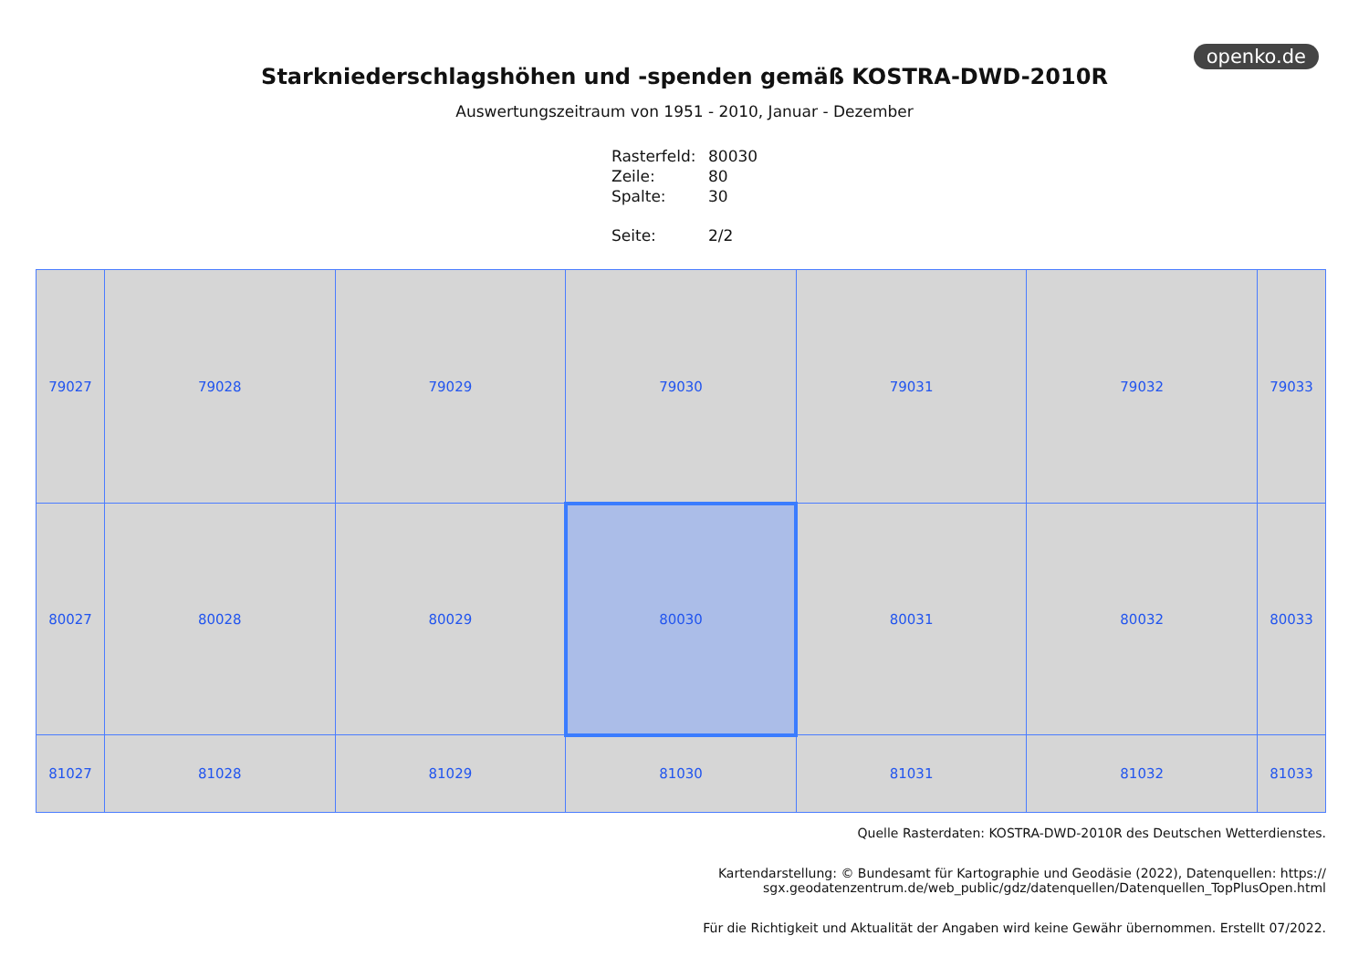openko.de
Starkniederschlagshöhen und -spenden gemäß KOSTRA-DWD-2010R
Auswertungszeitraum von 1951 - 2010, Januar - Dezember
| Rasterfeld: | 80030 |
| Zeile: | 80 |
| Spalte: | 30 |
| Seite: | 2/2 |
| 79027 | 79028 | 79029 | 79030 | 79031 | 79032 | 79033 |
| 80027 | 80028 | 80029 | 80030 | 80031 | 80032 | 80033 |
| 81027 | 81028 | 81029 | 81030 | 81031 | 81032 | 81033 |
Quelle Rasterdaten: KOSTRA-DWD-2010R des Deutschen Wetterdienstes.
Kartendarstellung: © Bundesamt für Kartographie und Geodäsie (2022), Datenquellen: https://
sgx.geodatenzentrum.de/web_public/gdz/datenquellen/Datenquellen_TopPlusOpen.html
Für die Richtigkeit und Aktualität der Angaben wird keine Gewähr übernommen. Erstellt 07/2022.